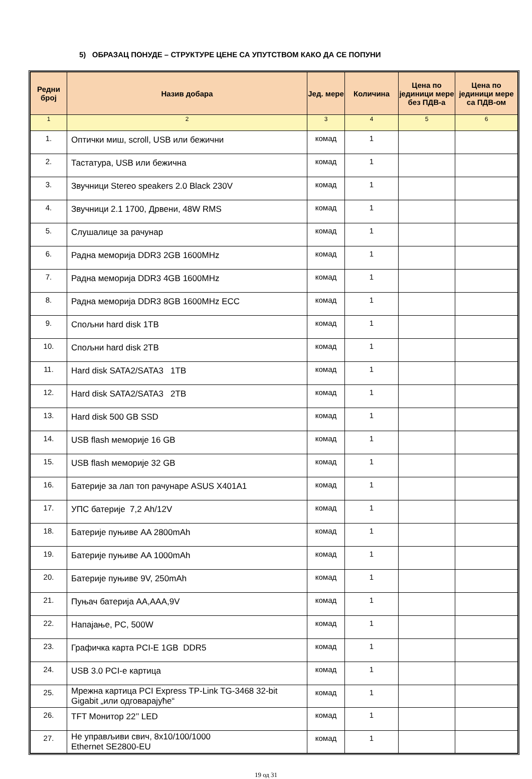5) ОБРАЗАЦ ПОНУДЕ – СТРУКТУРЕ ЦЕНЕ СА УПУТСТВОМ КАКО ДА СЕ ПОПУНИ
| Редни број | Назив добара | Јед. мере | Количина | Цена по јединици мере без ПДВ-а | Цена по јединици мере са ПДВ-ом |
| --- | --- | --- | --- | --- | --- |
| 1 | 2 | 3 | 4 | 5 | 6 |
| 1. | Оптички миш, scroll, USB или бежични | комад | 1 | | |
| 2. | Тастатура, USB или бежична | комад | 1 | | |
| 3. | Звучници Stereo speakers 2.0 Black 230V | комад | 1 | | |
| 4. | Звучници 2.1 1700, Дрвени, 48W RMS | комад | 1 | | |
| 5. | Слушалице за рачунар | комад | 1 | | |
| 6. | Радна меморија DDR3 2GB 1600MHz | комад | 1 | | |
| 7. | Радна меморија DDR3 4GB 1600MHz | комад | 1 | | |
| 8. | Радна меморија DDR3 8GB 1600MHz ECC | комад | 1 | | |
| 9. | Спољни hard disk 1TB | комад | 1 | | |
| 10. | Спољни hard disk 2TB | комад | 1 | | |
| 11. | Hard disk SATA2/SATA3 1TB | комад | 1 | | |
| 12. | Hard disk SATA2/SATA3 2TB | комад | 1 | | |
| 13. | Hard disk 500 GB SSD | комад | 1 | | |
| 14. | USB flash меморије 16 GB | комад | 1 | | |
| 15. | USB flash меморије 32 GB | комад | 1 | | |
| 16. | Батерије за лап топ рачунаре ASUS X401A1 | комад | 1 | | |
| 17. | УПС батерије 7,2 Ah/12V | комад | 1 | | |
| 18. | Батерије пуњиве AA 2800mAh | комад | 1 | | |
| 19. | Батерије пуњиве AA 1000mAh | комад | 1 | | |
| 20. | Батерије пуњиве 9V, 250mAh | комад | 1 | | |
| 21. | Пуњач батерија AA,AAA,9V | комад | 1 | | |
| 22. | Напајање, PC, 500W | комад | 1 | | |
| 23. | Графичка карта PCI-E 1GB DDR5 | комад | 1 | | |
| 24. | USB 3.0 PCI-e картица | комад | 1 | | |
| 25. | Мрежна картица PCI Express TP-Link TG-3468 32-bit Gigabit „или одговарајуће“ | комад | 1 | | |
| 26. | TFT Монитор 22’’ LED | комад | 1 | | |
| 27. | Не управљиви свич, 8x10/100/1000 Ethernet SE2800-EU | комад | 1 | | |
19 од 31